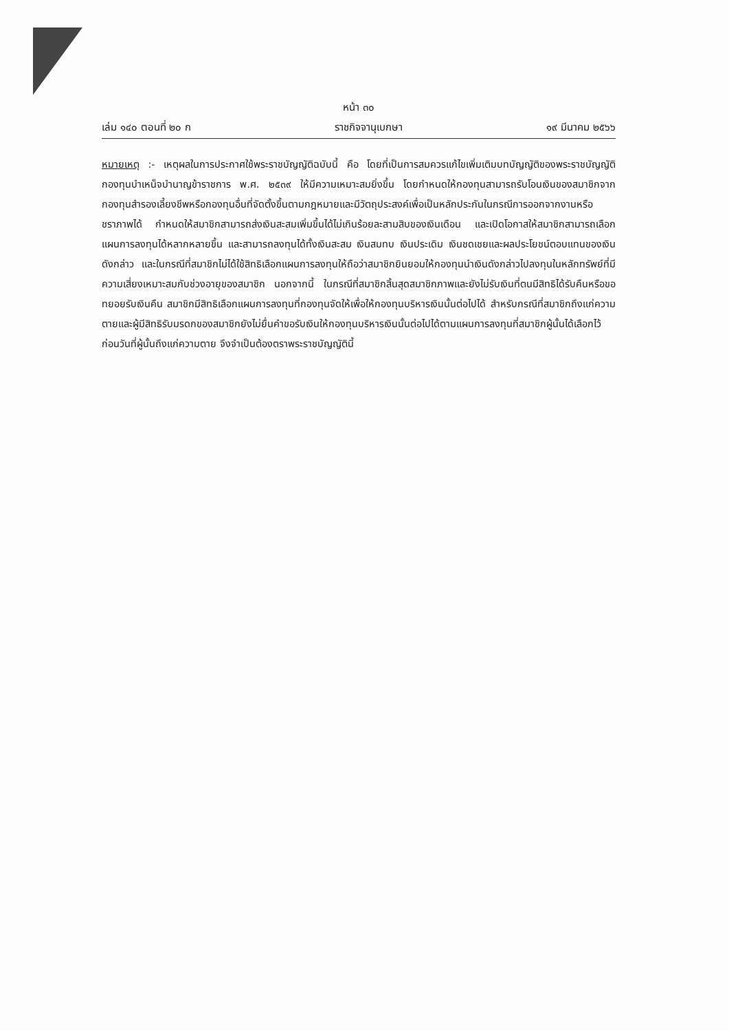หน้า ๓๐
เล่ม ๑๔๐ ตอนที่ ๒๐ ก ราชกิจจานุเบกษา ๑๙ มีนาคม ๒๕๖๖
หมายเหตุ :- เหตุผลในการประกาศใช้พระราชบัญญัติฉบับนี้ คือ โดยที่เป็นการสมควรแก้ไขเพิ่มเติมบทบัญญัติของพระราชบัญญัติกองทุนบำเหน็จบำนาญข้าราชการ พ.ศ. ๒๕๓๙ ให้มีความเหมาะสมยิ่งขึ้น โดยกำหนดให้กองทุนสามารถรับโอนเงินของสมาชิกจากกองทุนสำรองเลี้ยงชีพหรือกองทุนอื่นที่จัดตั้งขึ้นตามกฎหมายและมีวัตถุประสงค์เพื่อเป็นหลักประกันในกรณีการออกจากงานหรือชราภาพได้ กำหนดให้สมาชิกสามารถส่งเงินสะสมเพิ่มขึ้นได้ไม่เกินร้อยละสามสิบของเงินเดือน และเปิดโอกาสให้สมาชิกสามารถเลือกแผนการลงทุนได้หลากหลายขึ้น และสามารถลงทุนได้ทั้งเงินสะสม เงินสมทบ เงินประเดิม เงินชดเชยและผลประโยชน์ตอบแทนของเงินดังกล่าว และในกรณีที่สมาชิกไม่ได้ใช้สิทธิเลือกแผนการลงทุนให้ถือว่าสมาชิกยินยอมให้กองทุนนำเงินดังกล่าวไปลงทุนในหลักทรัพย์ที่มีความเสี่ยงเหมาะสมกับช่วงอายุของสมาชิก นอกจากนี้ ในกรณีที่สมาชิกสิ้นสุดสมาชิกภาพและยังไม่รับเงินที่ตนมีสิทธิได้รับคืนหรือขอทยอยรับเงินคืน สมาชิกมีสิทธิเลือกแผนการลงทุนที่กองทุนจัดให้เพื่อให้กองทุนบริหารเงินนั้นต่อไปได้ สำหรับกรณีที่สมาชิกถึงแก่ความตายและผู้มีสิทธิรับมรดกของสมาชิกยังไม่ยื่นคำขอรับเงินให้กองทุนบริหารเงินนั้นต่อไปได้ตามแผนการลงทุนที่สมาชิกผู้นั้นได้เลือกไว้ก่อนวันที่ผู้นั้นถึงแก่ความตาย จึงจำเป็นต้องตราพระราชบัญญัตินี้